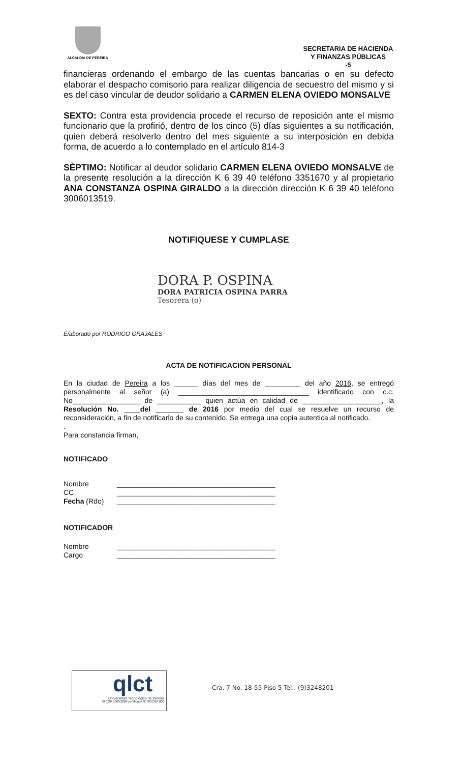ALCALDIA DE PEREIRA
SECRETARIA DE HACIENDA
Y FINANZAS PÚBLICAS
-5
financieras ordenando el embargo de las cuentas bancarias o en su defecto elaborar el despacho comisorio para realizar diligencia de secuestro del mismo y si es del caso vincular de deudor solidario a CARMEN ELENA OVIEDO MONSALVE
SEXTO: Contra esta providencia procede el recurso de reposición ante el mismo funcionario que la profirió, dentro de los cinco (5) días siguientes a su notificación, quien deberá resolverlo dentro del mes siguiente a su interposición en debida forma, de acuerdo a lo contemplado en el artículo 814-3
SÈPTIMO: Notificar al deudor solidario CARMEN ELENA OVIEDO MONSALVE de la presente resolución a la dirección K 6 39 40 teléfono 3351670 y al propietario ANA CONSTANZA OSPINA GIRALDO a la dirección dirección K 6 39 40 teléfono 3006013519.
NOTIFIQUESE Y CUMPLASE
DORA P. OSPINA
DORA PATRICIA OSPINA PARRA
Tesorera (o)
E/aborado por RODRIGO GRAJALES
ACTA DE NOTIFICACION PERSONAL
En la ciudad de Pereira a los ______ días del mes de _________ del año 2016, se entregó personalmente al señor (a) _________________________________ identificado con c.c. No_________________ de ___________ quien actúa en calidad de ____________________, la Resolución No. ____del _______ de 2016 por medio del cual se resuelve un recurso de reconsideración, a fin de notificarlo de su contenido. Se entrega una copia autentica al notificado.
.
Para constancia firman,
NOTIFICADO
Nombre ________________________________________
CC ________________________________________
Fecha (Rdo) ________________________________________
NOTIFICADOR
Nombre ________________________________________
Cargo ________________________________________
qlct
Universidad Tecnológica de Pereira
NTCGP 1000:2009 certificado N° SGCGP 008
Cra. 7 No. 18-55 Piso 5 Tel.: (9)3248201